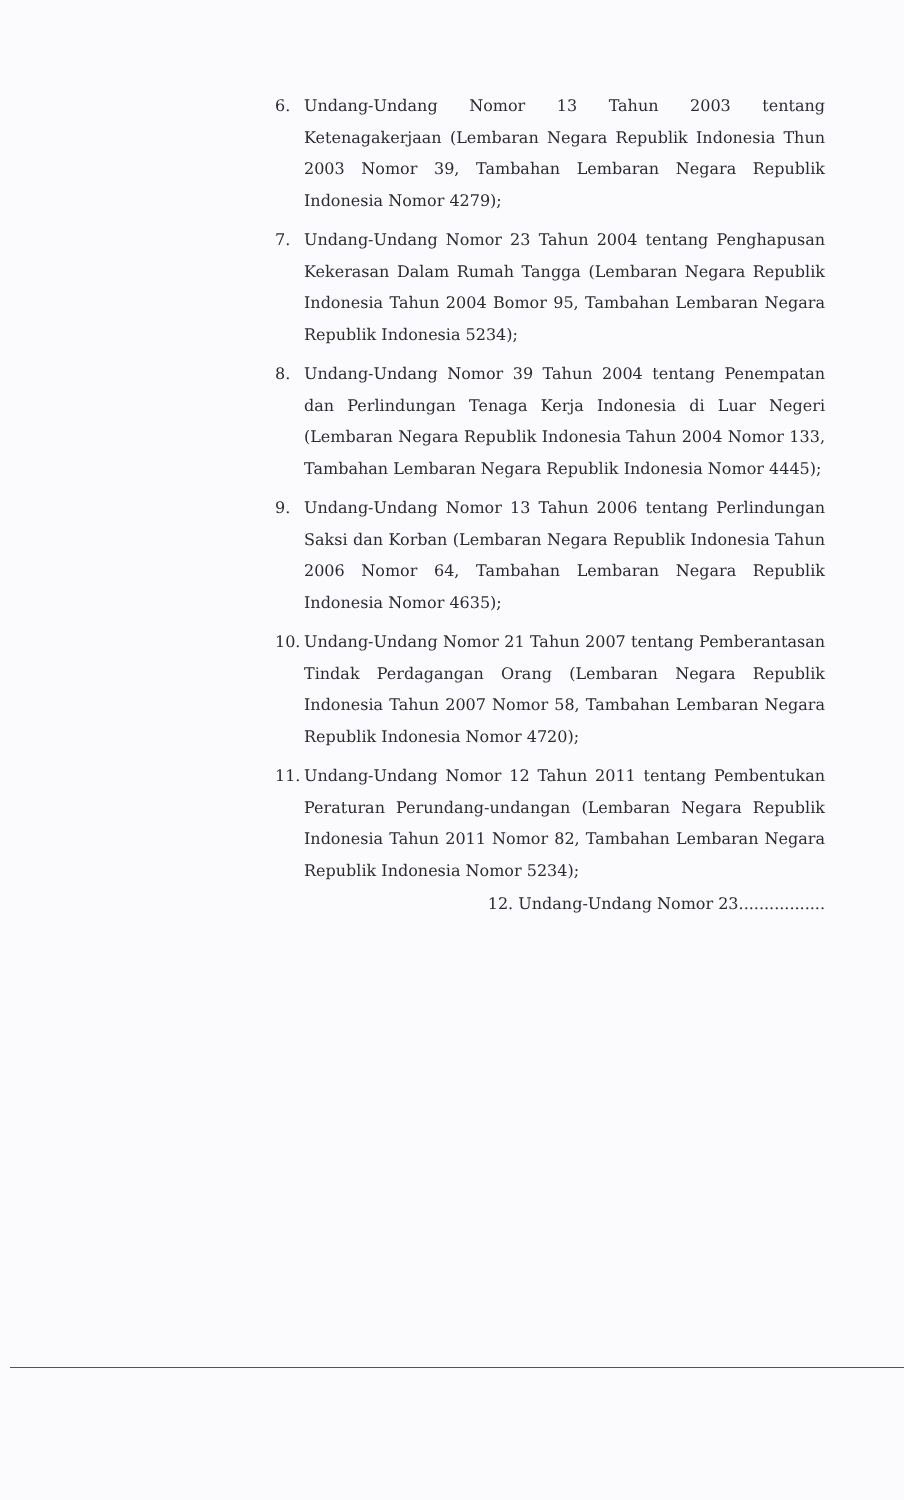6. Undang-Undang Nomor 13 Tahun 2003 tentang Ketenagakerjaan (Lembaran Negara Republik Indonesia Thun 2003 Nomor 39, Tambahan Lembaran Negara Republik Indonesia Nomor 4279);
7. Undang-Undang Nomor 23 Tahun 2004 tentang Penghapusan Kekerasan Dalam Rumah Tangga (Lembaran Negara Republik Indonesia Tahun 2004 Bomor 95, Tambahan Lembaran Negara Republik Indonesia 5234);
8. Undang-Undang Nomor 39 Tahun 2004 tentang Penempatan dan Perlindungan Tenaga Kerja Indonesia di Luar Negeri (Lembaran Negara Republik Indonesia Tahun 2004 Nomor 133, Tambahan Lembaran Negara Republik Indonesia Nomor 4445);
9. Undang-Undang Nomor 13 Tahun 2006 tentang Perlindungan Saksi dan Korban (Lembaran Negara Republik Indonesia Tahun 2006 Nomor 64, Tambahan Lembaran Negara Republik Indonesia Nomor 4635);
10. Undang-Undang Nomor 21 Tahun 2007 tentang Pemberantasan Tindak Perdagangan Orang (Lembaran Negara Republik Indonesia Tahun 2007 Nomor 58, Tambahan Lembaran Negara Republik Indonesia Nomor 4720);
11. Undang-Undang Nomor 12 Tahun 2011 tentang Pembentukan Peraturan Perundang-undangan (Lembaran Negara Republik Indonesia Tahun 2011 Nomor 82, Tambahan Lembaran Negara Republik Indonesia Nomor 5234);
12. Undang-Undang Nomor 23.................